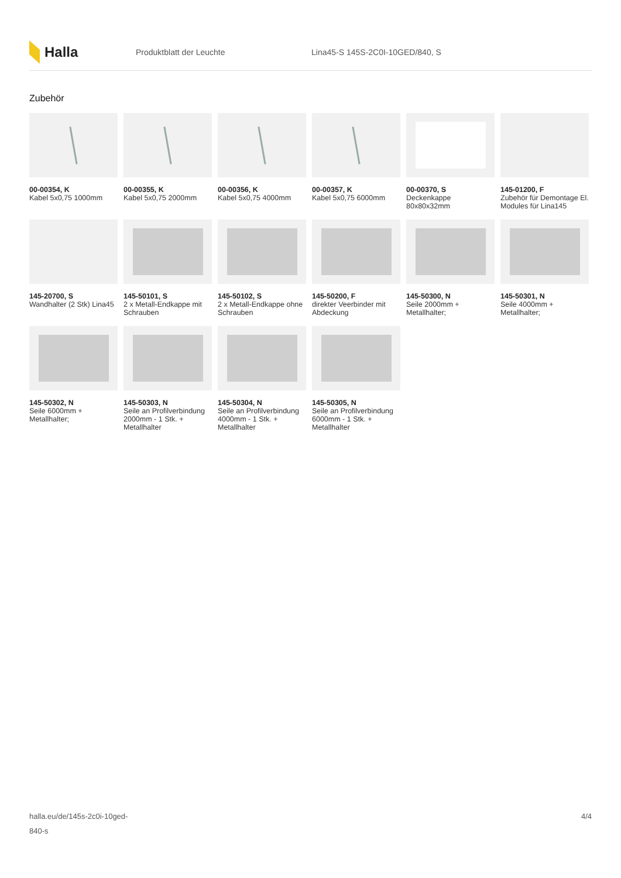Halla
Produktblatt der Leuchte
Lina45-S 145S-2C0I-10GED/840, S
Zubehör
00-00354, K
Kabel 5x0,75 1000mm
00-00355, K
Kabel 5x0,75 2000mm
00-00356, K
Kabel 5x0,75 4000mm
00-00357, K
Kabel 5x0,75 6000mm
00-00370, S
Deckenkappe 80x80x32mm
145-01200, F
Zubehör für Demontage El. Modules für Lina145
145-20700, S
Wandhalter (2 Stk) Lina45
145-50101, S
2 x Metall-Endkappe mit Schrauben
145-50102, S
2 x Metall-Endkappe ohne Schrauben
145-50200, F
direkter Veerbinder mit Abdeckung
145-50300, N
Seile 2000mm + Metallhalter;
145-50301, N
Seile 4000mm + Metallhalter;
145-50302, N
Seile 6000mm + Metallhalter;
145-50303, N
Seile an Profilverbindung 2000mm - 1 Stk. + Metallhalter
145-50304, N
Seile an Profilverbindung 4000mm - 1 Stk. + Metallhalter
145-50305, N
Seile an Profilverbindung 6000mm - 1 Stk. + Metallhalter
halla.eu/de/145s-2c0i-10ged-
840-s
4/4